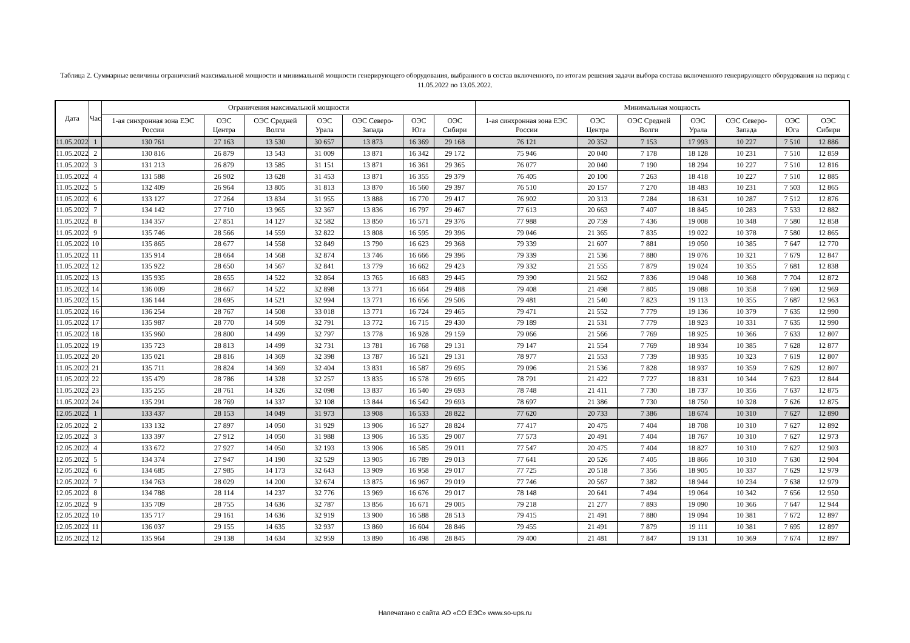Таблица 2. Суммарные величины ограничений максимальной мощности и минимальной мощности генерирующего оборудования, выбранного в состав включенного, по итогам решения задачи выбора состава включенного генерирующего оборудования на период с 11.05.2022 по 13.05.2022.
| Дата | Час | Ограничения максимальной мощности | | | | | | | Минимальная мощность | | | | | | |
| --- | --- | --- | --- | --- | --- | --- | --- | --- | --- | --- | --- | --- | --- | --- | --- |
| | | 1-ая синхронная зона ЕЭС России | ОЭС Центра | ОЭС Средней Волги | ОЭС Урала | ОЭС Северо-Запада | ОЭС Юга | ОЭС Сибири | 1-ая синхронная зона ЕЭС России | ОЭС Центра | ОЭС Средней Волги | ОЭС Урала | ОЭС Северо-Запада | ОЭС Юга | ОЭС Сибири |
| 11.05.2022 | 1 | 130 761 | 27 163 | 13 530 | 30 657 | 13 873 | 16 369 | 29 168 | 76 121 | 20 352 | 7 153 | 17 993 | 10 227 | 7 510 | 12 886 |
| 11.05.2022 | 2 | 130 816 | 26 879 | 13 543 | 31 009 | 13 871 | 16 342 | 29 172 | 75 946 | 20 040 | 7 178 | 18 128 | 10 231 | 7 510 | 12 859 |
| 11.05.2022 | 3 | 131 213 | 26 879 | 13 585 | 31 151 | 13 871 | 16 361 | 29 365 | 76 077 | 20 040 | 7 190 | 18 294 | 10 227 | 7 510 | 12 816 |
| 11.05.2022 | 4 | 131 588 | 26 902 | 13 628 | 31 453 | 13 871 | 16 355 | 29 379 | 76 405 | 20 100 | 7 263 | 18 418 | 10 227 | 7 510 | 12 885 |
| 11.05.2022 | 5 | 132 409 | 26 964 | 13 805 | 31 813 | 13 870 | 16 560 | 29 397 | 76 510 | 20 157 | 7 270 | 18 483 | 10 231 | 7 503 | 12 865 |
| 11.05.2022 | 6 | 133 127 | 27 264 | 13 834 | 31 955 | 13 888 | 16 770 | 29 417 | 76 902 | 20 313 | 7 284 | 18 631 | 10 287 | 7 512 | 12 876 |
| 11.05.2022 | 7 | 134 142 | 27 710 | 13 965 | 32 367 | 13 836 | 16 797 | 29 467 | 77 613 | 20 663 | 7 407 | 18 845 | 10 283 | 7 533 | 12 882 |
| 11.05.2022 | 8 | 134 357 | 27 851 | 14 127 | 32 582 | 13 850 | 16 571 | 29 376 | 77 988 | 20 759 | 7 436 | 19 008 | 10 348 | 7 580 | 12 858 |
| 11.05.2022 | 9 | 135 746 | 28 566 | 14 559 | 32 822 | 13 808 | 16 595 | 29 396 | 79 046 | 21 365 | 7 835 | 19 022 | 10 378 | 7 580 | 12 865 |
| 11.05.2022 | 10 | 135 865 | 28 677 | 14 558 | 32 849 | 13 790 | 16 623 | 29 368 | 79 339 | 21 607 | 7 881 | 19 050 | 10 385 | 7 647 | 12 770 |
| 11.05.2022 | 11 | 135 914 | 28 664 | 14 568 | 32 874 | 13 746 | 16 666 | 29 396 | 79 339 | 21 536 | 7 880 | 19 076 | 10 321 | 7 679 | 12 847 |
| 11.05.2022 | 12 | 135 922 | 28 650 | 14 567 | 32 841 | 13 779 | 16 662 | 29 423 | 79 332 | 21 555 | 7 879 | 19 024 | 10 355 | 7 681 | 12 838 |
| 11.05.2022 | 13 | 135 935 | 28 655 | 14 522 | 32 864 | 13 765 | 16 683 | 29 445 | 79 390 | 21 562 | 7 836 | 19 048 | 10 368 | 7 704 | 12 872 |
| 11.05.2022 | 14 | 136 009 | 28 667 | 14 522 | 32 898 | 13 771 | 16 664 | 29 488 | 79 408 | 21 498 | 7 805 | 19 088 | 10 358 | 7 690 | 12 969 |
| 11.05.2022 | 15 | 136 144 | 28 695 | 14 521 | 32 994 | 13 771 | 16 656 | 29 506 | 79 481 | 21 540 | 7 823 | 19 113 | 10 355 | 7 687 | 12 963 |
| 11.05.2022 | 16 | 136 254 | 28 767 | 14 508 | 33 018 | 13 771 | 16 724 | 29 465 | 79 471 | 21 552 | 7 779 | 19 136 | 10 379 | 7 635 | 12 990 |
| 11.05.2022 | 17 | 135 987 | 28 770 | 14 509 | 32 791 | 13 772 | 16 715 | 29 430 | 79 189 | 21 531 | 7 779 | 18 923 | 10 331 | 7 635 | 12 990 |
| 11.05.2022 | 18 | 135 960 | 28 800 | 14 499 | 32 797 | 13 778 | 16 928 | 29 159 | 79 066 | 21 566 | 7 769 | 18 925 | 10 366 | 7 633 | 12 807 |
| 11.05.2022 | 19 | 135 723 | 28 813 | 14 499 | 32 731 | 13 781 | 16 768 | 29 131 | 79 147 | 21 554 | 7 769 | 18 934 | 10 385 | 7 628 | 12 877 |
| 11.05.2022 | 20 | 135 021 | 28 816 | 14 369 | 32 398 | 13 787 | 16 521 | 29 131 | 78 977 | 21 553 | 7 739 | 18 935 | 10 323 | 7 619 | 12 807 |
| 11.05.2022 | 21 | 135 711 | 28 824 | 14 369 | 32 404 | 13 831 | 16 587 | 29 695 | 79 096 | 21 536 | 7 828 | 18 937 | 10 359 | 7 629 | 12 807 |
| 11.05.2022 | 22 | 135 479 | 28 786 | 14 328 | 32 257 | 13 835 | 16 578 | 29 695 | 78 791 | 21 422 | 7 727 | 18 831 | 10 344 | 7 623 | 12 844 |
| 11.05.2022 | 23 | 135 255 | 28 761 | 14 326 | 32 098 | 13 837 | 16 540 | 29 693 | 78 748 | 21 411 | 7 730 | 18 737 | 10 356 | 7 637 | 12 875 |
| 11.05.2022 | 24 | 135 291 | 28 769 | 14 337 | 32 108 | 13 844 | 16 542 | 29 693 | 78 697 | 21 386 | 7 730 | 18 750 | 10 328 | 7 626 | 12 875 |
| 12.05.2022 | 1 | 133 437 | 28 153 | 14 049 | 31 973 | 13 908 | 16 533 | 28 822 | 77 620 | 20 733 | 7 386 | 18 674 | 10 310 | 7 627 | 12 890 |
| 12.05.2022 | 2 | 133 132 | 27 897 | 14 050 | 31 929 | 13 906 | 16 527 | 28 824 | 77 417 | 20 475 | 7 404 | 18 708 | 10 310 | 7 627 | 12 892 |
| 12.05.2022 | 3 | 133 397 | 27 912 | 14 050 | 31 988 | 13 906 | 16 535 | 29 007 | 77 573 | 20 491 | 7 404 | 18 767 | 10 310 | 7 627 | 12 973 |
| 12.05.2022 | 4 | 133 672 | 27 927 | 14 050 | 32 193 | 13 906 | 16 585 | 29 011 | 77 547 | 20 475 | 7 404 | 18 827 | 10 310 | 7 627 | 12 903 |
| 12.05.2022 | 5 | 134 374 | 27 947 | 14 190 | 32 529 | 13 905 | 16 789 | 29 013 | 77 641 | 20 526 | 7 405 | 18 866 | 10 310 | 7 630 | 12 904 |
| 12.05.2022 | 6 | 134 685 | 27 985 | 14 173 | 32 643 | 13 909 | 16 958 | 29 017 | 77 725 | 20 518 | 7 356 | 18 905 | 10 337 | 7 629 | 12 979 |
| 12.05.2022 | 7 | 134 763 | 28 029 | 14 200 | 32 674 | 13 875 | 16 967 | 29 019 | 77 746 | 20 567 | 7 382 | 18 944 | 10 234 | 7 638 | 12 979 |
| 12.05.2022 | 8 | 134 788 | 28 114 | 14 237 | 32 776 | 13 969 | 16 676 | 29 017 | 78 148 | 20 641 | 7 494 | 19 064 | 10 342 | 7 656 | 12 950 |
| 12.05.2022 | 9 | 135 709 | 28 755 | 14 636 | 32 787 | 13 856 | 16 671 | 29 005 | 79 218 | 21 277 | 7 893 | 19 090 | 10 366 | 7 647 | 12 944 |
| 12.05.2022 | 10 | 135 717 | 29 161 | 14 636 | 32 919 | 13 900 | 16 588 | 28 513 | 79 415 | 21 491 | 7 880 | 19 094 | 10 381 | 7 672 | 12 897 |
| 12.05.2022 | 11 | 136 037 | 29 155 | 14 635 | 32 937 | 13 860 | 16 604 | 28 846 | 79 455 | 21 491 | 7 879 | 19 111 | 10 381 | 7 695 | 12 897 |
| 12.05.2022 | 12 | 135 964 | 29 138 | 14 634 | 32 959 | 13 890 | 16 498 | 28 845 | 79 400 | 21 481 | 7 847 | 19 131 | 10 369 | 7 674 | 12 897 |
Напечатано с сайта АО «СО ЕЭС» www.so-ups.ru